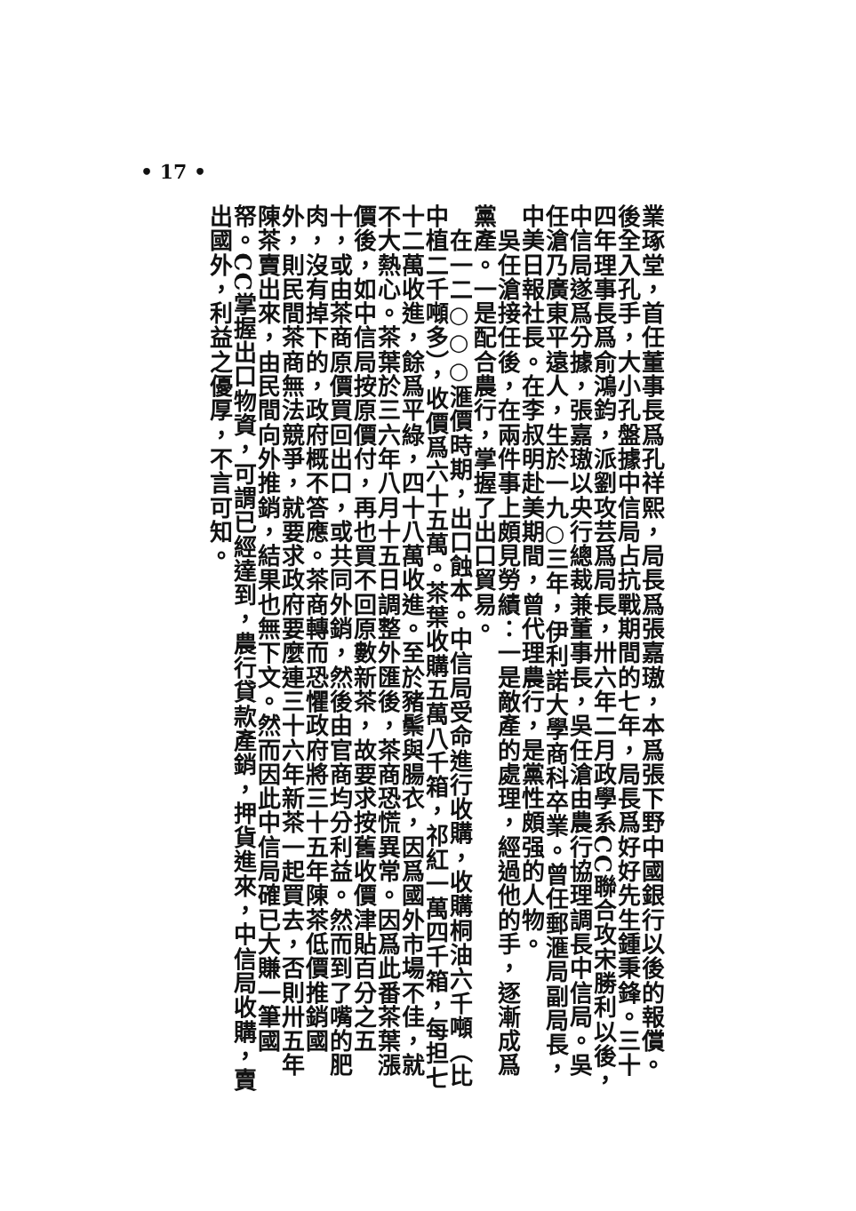• 17 •
業琢堂，首任董事長爲孔祥熙，局長爲張嘉璈，本爲張下野中國銀行以後的報償。後全入孔手，大小孔盤據中信局占抗戰期間的七年，局長爲好好先生鍾秉鋒。三十四年理事長爲俞鴻鈞，派劉攻芸爲局長，卅六年二月政學系CC聯合攻宋勝利以後，中信局遂爲分據，張嘉璈以央行總裁兼董事長，吳任滄由農行協理調長中信局。吳任滄乃廣東平遠人，生於一九○三年，伊利諾大學商科卒業。曾任郵滙局副局長，中美日報社長。在李叔明赴美期間，曾代理農行，是黨性頗强的人物。
　吳任滄接任後，在兩件事上頗見勞績：一是敵產的處理，經過他的手，逐漸成爲黨產。一是配合農行，掌握了出口貿易。
　在一二○○○滙價時期，出口蝕本。中信局受命進行收購，收購桐油六千噸（比中植二千噸多），收價爲六十五萬。茶葉收購五萬八千箱，祁紅一萬四千箱，每担七十二萬收進，餘爲平綠，四十八萬收進。至於豬鬃與腸衣，因爲國外市場不佳，就不大熱心。茶葉於三六年八月十五日調整外匯後，茶商恐慌異常。因爲此番茶葉漲價後，如中信局按原價付，再也買不回原數新茶，故要求按舊收價津貼百分之五十，或由茶商原價買回出口，或共同外銷，然後由官商均分利益。然而到了嘴的肥肉，沒有掉下的，政府概不答應。茶商轉而恐懼政府將三十五年陳茶低價推銷國外，則民間茶商無法競爭，就要求政府要麼連三十六年新茶一起買去，否則卅五年陳茶賣出來，由民間向外推銷，結果也無下文。然而因此中信局確已大賺一筆國帑。CC掌握出口物資，可謂已經達到，農行貸款產銷，押貨進來，中信局收購，賣出國外，利益之優厚，不言可知。